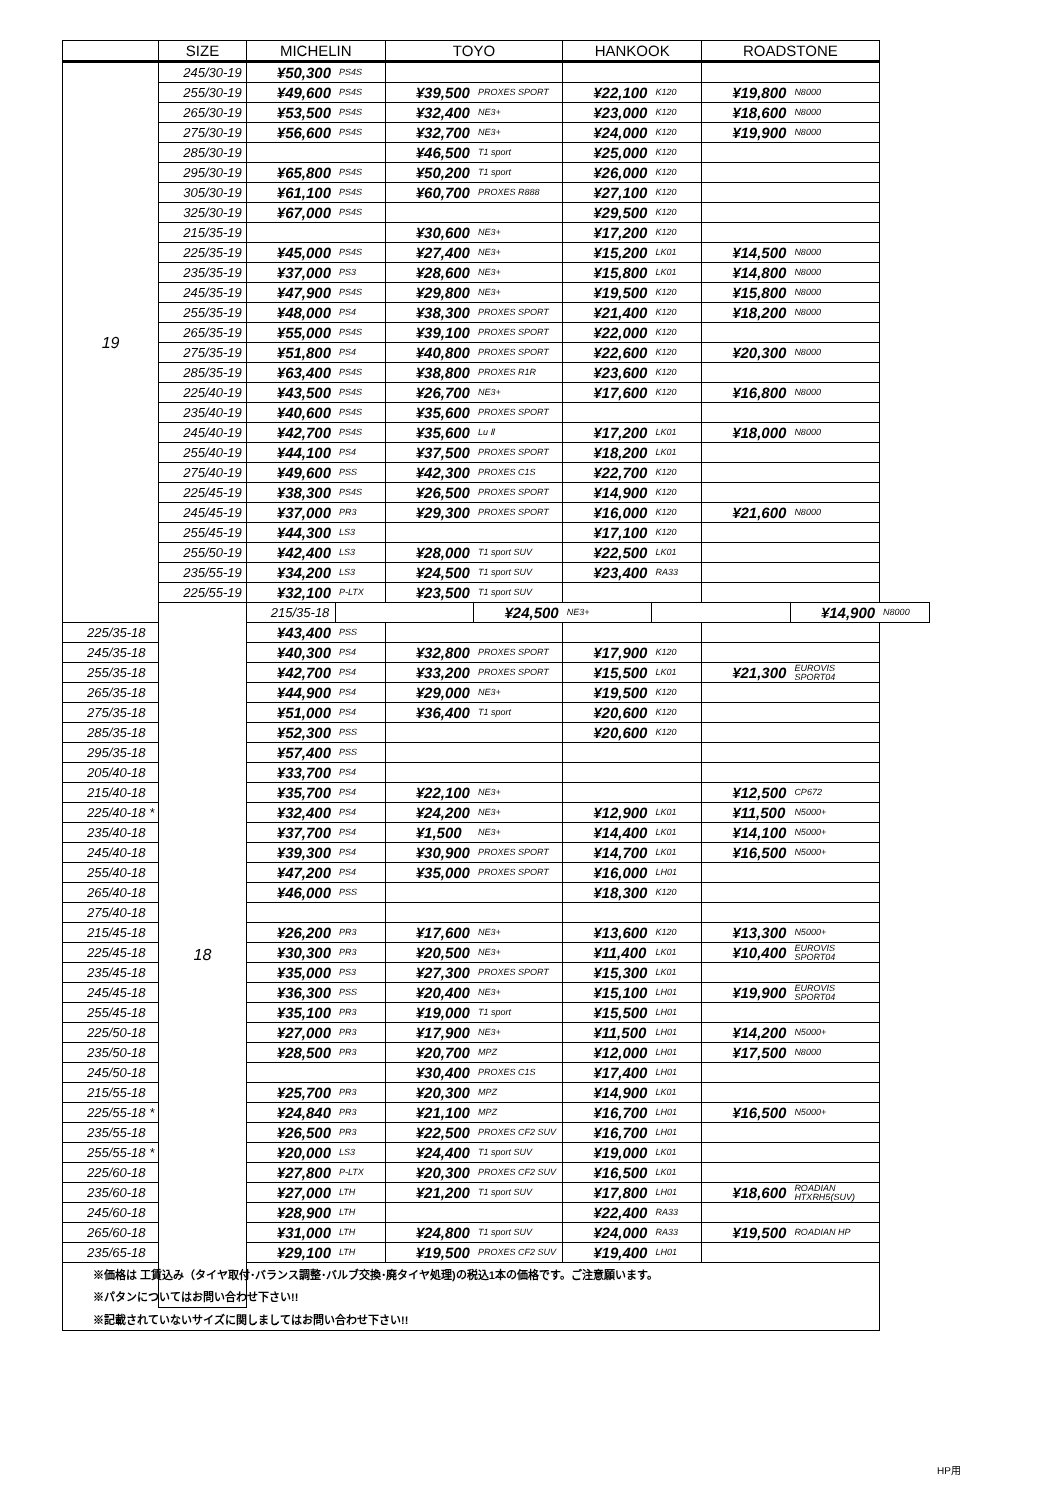| | SIZE | MICHELIN | | TOYO | | HANKOOK | | ROADSTONE | | |
| --- | --- | --- | --- | --- | --- | --- | --- | --- | --- | --- |
| 19 | 245/30-19 | ¥50,300 | PS4S | | | | | | | |
| | 255/30-19 | ¥49,600 | PS4S | ¥39,500 | PROXES SPORT | ¥22,100 | K120 | ¥19,800 | N8000 | |
| | 265/30-19 | ¥53,500 | PS4S | ¥32,400 | NE3+ | ¥23,000 | K120 | ¥18,600 | N8000 | |
| | 275/30-19 | ¥56,600 | PS4S | ¥32,700 | NE3+ | ¥24,000 | K120 | ¥19,900 | N8000 | |
| | 285/30-19 | | | ¥46,500 | T1 sport | ¥25,000 | K120 | | | |
| | 295/30-19 | ¥65,800 | PS4S | ¥50,200 | T1 sport | ¥26,000 | K120 | | | |
| | 305/30-19 | ¥61,100 | PS4S | ¥60,700 | PROXES R888 | ¥27,100 | K120 | | | |
| | 325/30-19 | ¥67,000 | PS4S | | | ¥29,500 | K120 | | | |
| | 215/35-19 | | | ¥30,600 | NE3+ | ¥17,200 | K120 | | | |
| | 225/35-19 | ¥45,000 | PS4S | ¥27,400 | NE3+ | ¥15,200 | LK01 | ¥14,500 | N8000 | |
| | 235/35-19 | ¥37,000 | PS3 | ¥28,600 | NE3+ | ¥15,800 | LK01 | ¥14,800 | N8000 | |
| | 245/35-19 | ¥47,900 | PS4S | ¥29,800 | NE3+ | ¥19,500 | K120 | ¥15,800 | N8000 | |
| | 255/35-19 | ¥48,000 | PS4 | ¥38,300 | PROXES SPORT | ¥21,400 | K120 | ¥18,200 | N8000 | |
| | 265/35-19 | ¥55,000 | PS4S | ¥39,100 | PROXES SPORT | ¥22,000 | K120 | | | |
| | 275/35-19 | ¥51,800 | PS4 | ¥40,800 | PROXES SPORT | ¥22,600 | K120 | ¥20,300 | N8000 | |
| | 285/35-19 | ¥63,400 | PS4S | ¥38,800 | PROXES R1R | ¥23,600 | K120 | | | |
| | 225/40-19 | ¥43,500 | PS4S | ¥26,700 | NE3+ | ¥17,600 | K120 | ¥16,800 | N8000 | |
| | 235/40-19 | ¥40,600 | PS4S | ¥35,600 | PROXES SPORT | | | | | |
| | 245/40-19 | ¥42,700 | PS4S | ¥35,600 | Lu Ⅱ | ¥17,200 | LK01 | ¥18,000 | N8000 | |
| | 255/40-19 | ¥44,100 | PS4 | ¥37,500 | PROXES SPORT | ¥18,200 | LK01 | | | |
| | 275/40-19 | ¥49,600 | PSS | ¥42,300 | PROXES C1S | ¥22,700 | K120 | | | |
| | 225/45-19 | ¥38,300 | PS4S | ¥26,500 | PROXES SPORT | ¥14,900 | K120 | | | |
| | 245/45-19 | ¥37,000 | PR3 | ¥29,300 | PROXES SPORT | ¥16,000 | K120 | ¥21,600 | N8000 | |
| | 255/45-19 | ¥44,300 | LS3 | | | ¥17,100 | K120 | | | |
| | 255/50-19 | ¥42,400 | LS3 | ¥28,000 | T1 sport SUV | ¥22,500 | LK01 | | | |
| | 235/55-19 | ¥34,200 | LS3 | ¥24,500 | T1 sport SUV | ¥23,400 | RA33 | | | |
| | 225/55-19 | ¥32,100 | P-LTX | ¥23,500 | T1 sport SUV | | | | | |
| | 18 | 215/35-18 | | | ¥24,500 | NE3+ | | | ¥14,900 | N8000 |
| 225/35-18 | | ¥43,400 | PSS | | | | | | | |
| 245/35-18 | | ¥40,300 | PS4 | ¥32,800 | PROXES SPORT | ¥17,900 | K120 | | | |
| 255/35-18 | | ¥42,700 | PS4 | ¥33,200 | PROXES SPORT | ¥15,500 | LK01 | ¥21,300 | EUROVIS SPORT04 | |
| 265/35-18 | | ¥44,900 | PS4 | ¥29,000 | NE3+ | ¥19,500 | K120 | | | |
| 275/35-18 | | ¥51,000 | PS4 | ¥36,400 | T1 sport | ¥20,600 | K120 | | | |
| 285/35-18 | | ¥52,300 | PSS | | | ¥20,600 | K120 | | | |
| 295/35-18 | | ¥57,400 | PSS | | | | | | | |
| 205/40-18 | | ¥33,700 | PS4 | | | | | | | |
| 215/40-18 | | ¥35,700 | PS4 | ¥22,100 | NE3+ | | | ¥12,500 | CP672 | |
| 225/40-18 * | | ¥32,400 | PS4 | ¥24,200 | NE3+ | ¥12,900 | LK01 | ¥11,500 | N5000+ | |
| 235/40-18 | | ¥37,700 | PS4 | ¥1,500 | NE3+ | ¥14,400 | LK01 | ¥14,100 | N5000+ | |
| 245/40-18 | | ¥39,300 | PS4 | ¥30,900 | PROXES SPORT | ¥14,700 | LK01 | ¥16,500 | N5000+ | |
| 255/40-18 | | ¥47,200 | PS4 | ¥35,000 | PROXES SPORT | ¥16,000 | LH01 | | | |
| 265/40-18 | | ¥46,000 | PSS | | | ¥18,300 | K120 | | | |
| 275/40-18 | | | | | | | | | | |
| 215/45-18 | | ¥26,200 | PR3 | ¥17,600 | NE3+ | ¥13,600 | K120 | ¥13,300 | N5000+ | |
| 225/45-18 | | ¥30,300 | PR3 | ¥20,500 | NE3+ | ¥11,400 | LK01 | ¥10,400 | EUROVIS SPORT04 | |
| 235/45-18 | | ¥35,000 | PS3 | ¥27,300 | PROXES SPORT | ¥15,300 | LK01 | | | |
| 245/45-18 | | ¥36,300 | PSS | ¥20,400 | NE3+ | ¥15,100 | LH01 | ¥19,900 | EUROVIS SPORT04 | |
| 255/45-18 | | ¥35,100 | PR3 | ¥19,000 | T1 sport | ¥15,500 | LH01 | | | |
| 225/50-18 | | ¥27,000 | PR3 | ¥17,900 | NE3+ | ¥11,500 | LH01 | ¥14,200 | N5000+ | |
| 235/50-18 | | ¥28,500 | PR3 | ¥20,700 | MPZ | ¥12,000 | LH01 | ¥17,500 | N8000 | |
| 245/50-18 | | | | ¥30,400 | PROXES C1S | ¥17,400 | LH01 | | | |
| 215/55-18 | | ¥25,700 | PR3 | ¥20,300 | MPZ | ¥14,900 | LK01 | | | |
| 225/55-18 * | | ¥24,840 | PR3 | ¥21,100 | MPZ | ¥16,700 | LH01 | ¥16,500 | N5000+ | |
| 235/55-18 | | ¥26,500 | PR3 | ¥22,500 | PROXES CF2 SUV | ¥16,700 | LH01 | | | |
| 255/55-18 * | | ¥20,000 | LS3 | ¥24,400 | T1 sport SUV | ¥19,000 | LK01 | | | |
| 225/60-18 | | ¥27,800 | P-LTX | ¥20,300 | PROXES CF2 SUV | ¥16,500 | LK01 | | | |
| 235/60-18 | | ¥27,000 | LTH | ¥21,200 | T1 sport SUV | ¥17,800 | LH01 | ¥18,600 | ROADIAN HTXRH5(SUV) | |
| 245/60-18 | | ¥28,900 | LTH | | | ¥22,400 | RA33 | | | |
| 265/60-18 | | ¥31,000 | LTH | ¥24,800 | T1 sport SUV | ¥24,000 | RA33 | ¥19,500 | ROADIAN HP | |
| 235/65-18 | | ¥29,100 | LTH | ¥19,500 | PROXES CF2 SUV | ¥19,400 | LH01 | | | |
| ※価格は 工賃込み（タイヤ取付･バランス調整･バルブ交換･廃タイヤ処理)の税込1本の価格です。ご注意願います。 | | | | | | | | | | |
| ※パタンについてはお問い合わせ下さい!! | | | | | | | | | | |
| ※記載されていないサイズに関しましてはお問い合わせ下さい!! | | | | | | | | | | |
HP用